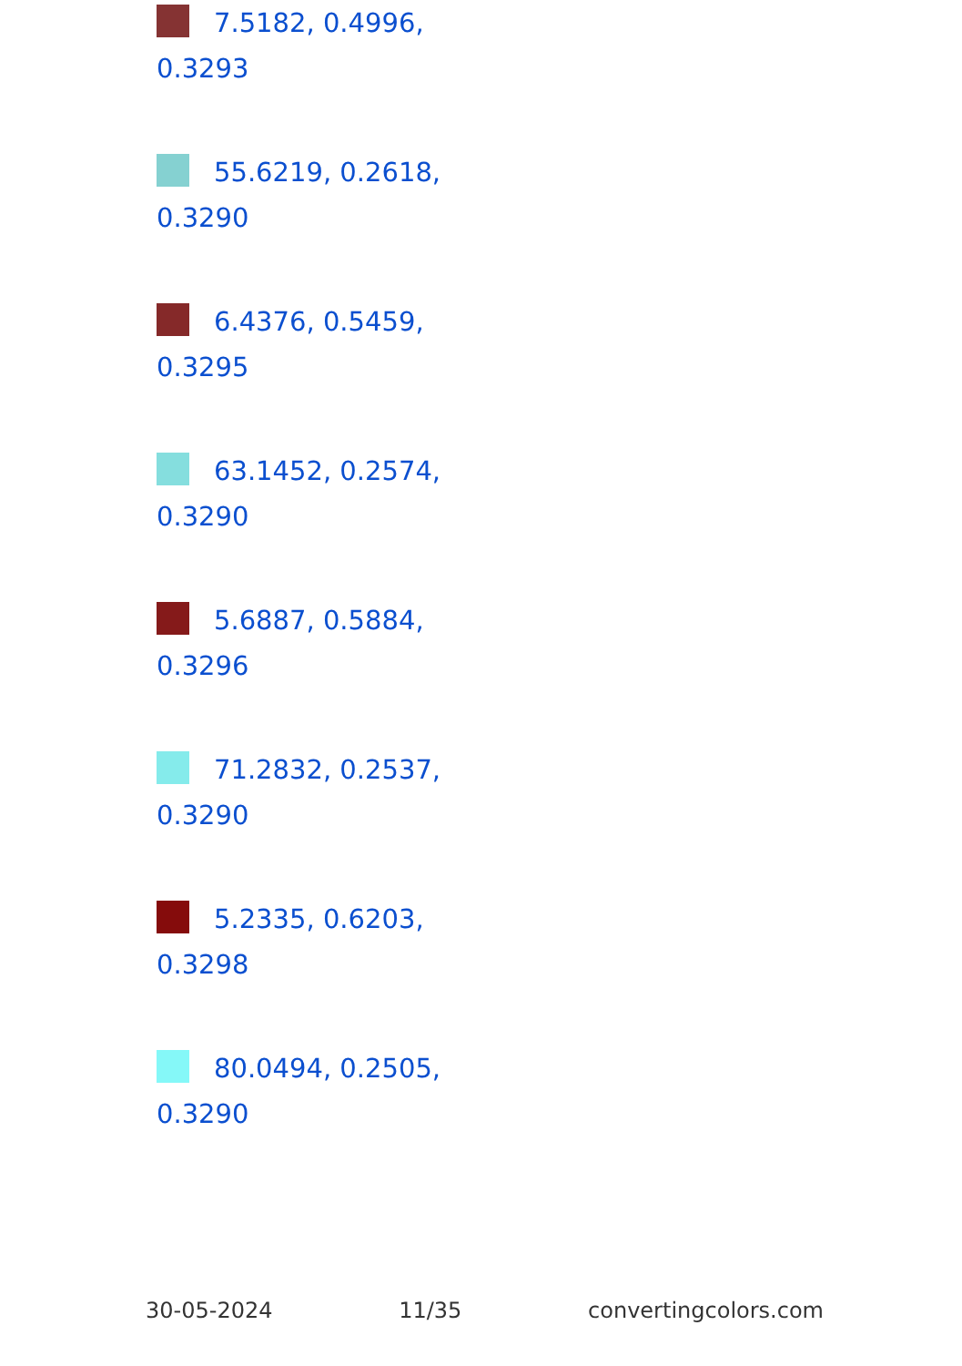7.5182, 0.4996, 0.3293
55.6219, 0.2618, 0.3290
6.4376, 0.5459, 0.3295
63.1452, 0.2574, 0.3290
5.6887, 0.5884, 0.3296
71.2832, 0.2537, 0.3290
5.2335, 0.6203, 0.3298
80.0494, 0.2505, 0.3290
30-05-2024 11/35 convertingcolors.com